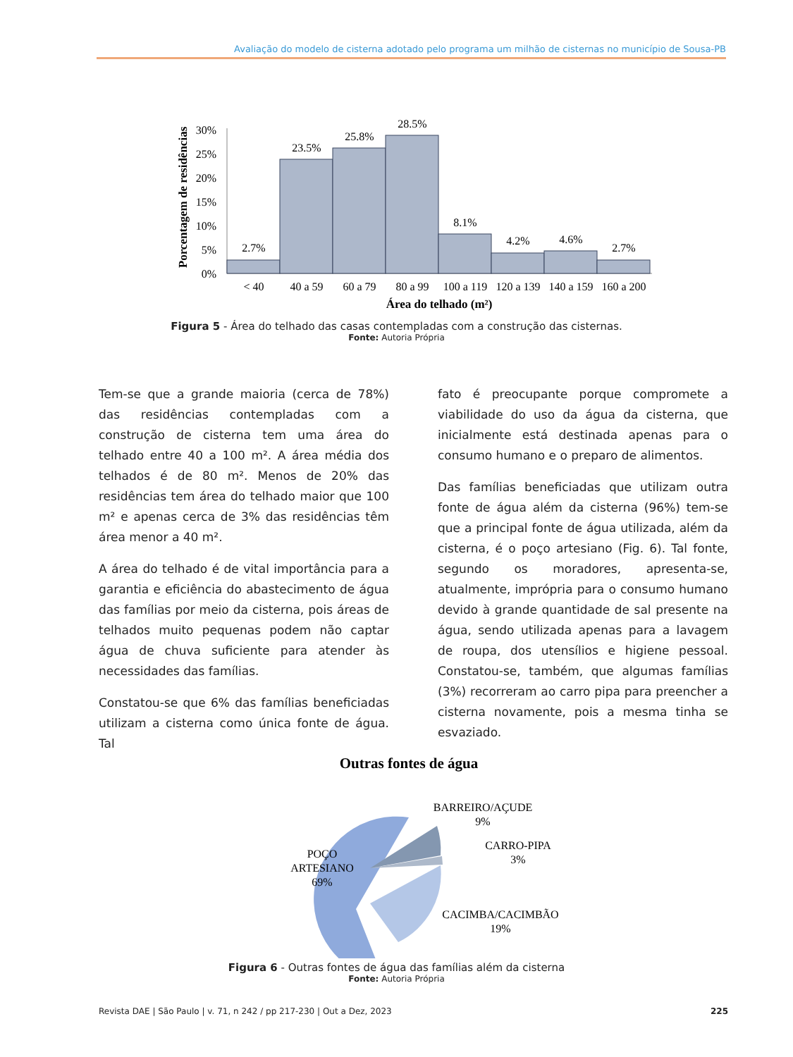Avaliação do modelo de cisterna adotado pelo programa um milhão de cisternas no município de Sousa-PB
Porcentagem de residências
30%
25%
20%
15%
10%
5%
0%
2.7%
23.5%
25.8%
28.5%
8.1%
4.2%
4.6%
2.7%
< 40
40 a 59
60 a 79
80 a 99
100 a 119
120 a 139
140 a 159
160 a 200
Área do telhado (m²)
Figura 5 - Área do telhado das casas contempladas com a construção das cisternas.
Fonte: Autoria Própria
Tem-se que a grande maioria (cerca de 78%) das residências contempladas com a construção de cisterna tem uma área do telhado entre 40 a 100 m². A área média dos telhados é de 80 m². Menos de 20% das residências tem área do telhado maior que 100 m² e apenas cerca de 3% das residências têm área menor a 40 m².
A área do telhado é de vital importância para a garantia e eficiência do abastecimento de água das famílias por meio da cisterna, pois áreas de telhados muito pequenas podem não captar água de chuva suficiente para atender às necessidades das famílias.
Constatou-se que 6% das famílias beneficiadas utilizam a cisterna como única fonte de água. Tal
fato é preocupante porque compromete a viabilidade do uso da água da cisterna, que inicialmente está destinada apenas para o consumo humano e o preparo de alimentos.
Das famílias beneficiadas que utilizam outra fonte de água além da cisterna (96%) tem-se que a principal fonte de água utilizada, além da cisterna, é o poço artesiano (Fig. 6). Tal fonte, segundo os moradores, apresenta-se, atualmente, imprópria para o consumo humano devido à grande quantidade de sal presente na água, sendo utilizada apenas para a lavagem de roupa, dos utensílios e higiene pessoal. Constatou-se, também, que algumas famílias (3%) recorreram ao carro pipa para preencher a cisterna novamente, pois a mesma tinha se esvaziado.
Outras fontes de água
POÇO
ARTESIANO
69%
BARREIRO/AÇUDE
9%
CARRO-PIPA
3%
CACIMBA/CACIMBÃO
19%
Figura 6 - Outras fontes de água das famílias além da cisterna
Fonte: Autoria Própria
Revista DAE | São Paulo | v. 71, n 242 / pp 217-230 | Out a Dez, 2023 225